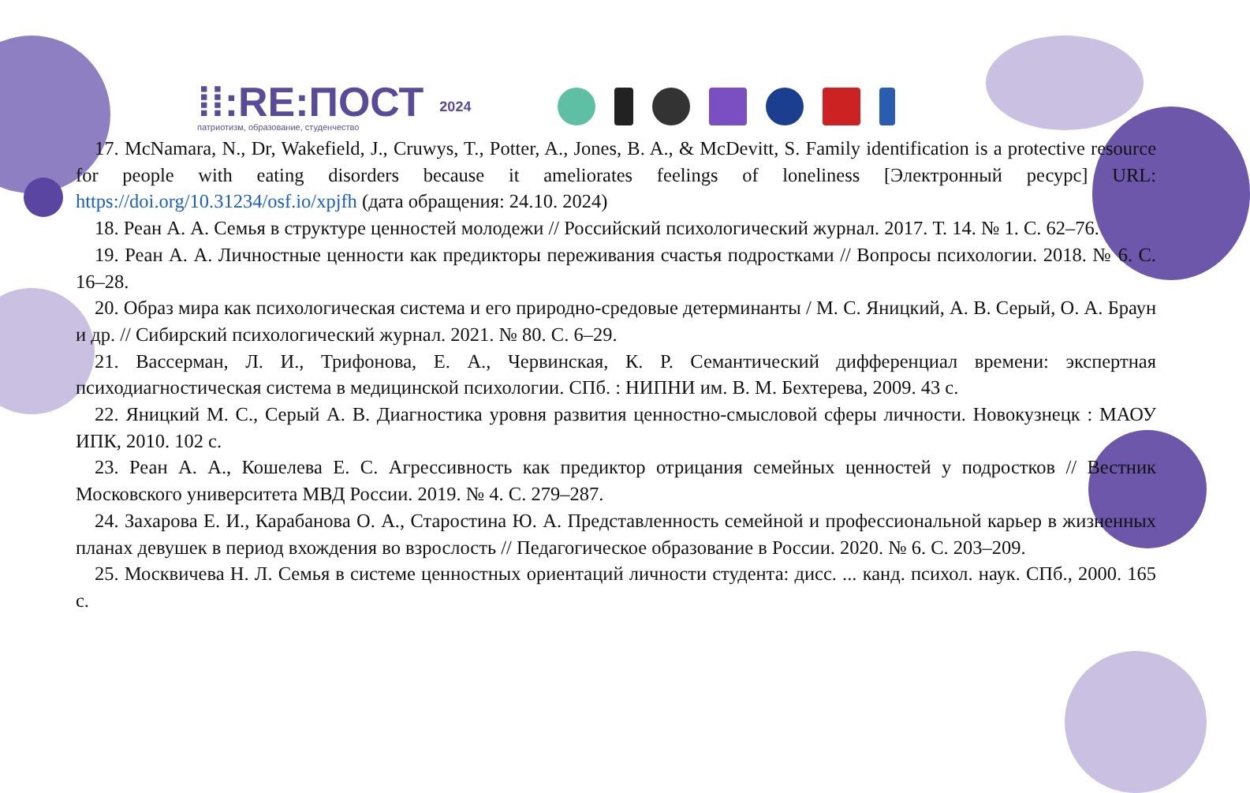⁞⁞:RE:ПОСТ
патриотизм, образование, студенчество
2024
17. McNamara, N., Dr, Wakefield, J., Cruwys, T., Potter, A., Jones, B. A., & McDevitt, S. Family identification is a protective resource for people with eating disorders because it ameliorates feelings of loneliness [Электронный ресурс] URL: https://doi.org/10.31234/osf.io/xpjfh (дата обращения: 24.10. 2024)
18. Реан А. А. Семья в структуре ценностей молодежи // Российский психологический журнал. 2017. Т. 14. № 1. С. 62–76.
19. Реан А. А. Личностные ценности как предикторы переживания счастья подростками // Вопросы психологии. 2018. № 6. С. 16–28.
20. Образ мира как психологическая система и его природно-средовые детерминанты / М. С. Яницкий, А. В. Серый, О. А. Браун и др. // Сибирский психологический журнал. 2021. № 80. С. 6–29.
21. Вассерман, Л. И., Трифонова, Е. А., Червинская, К. Р. Семантический дифференциал времени: экспертная психодиагностическая система в медицинской психологии. СПб. : НИПНИ им. В. М. Бехтерева, 2009. 43 с.
22. Яницкий М. С., Серый А. В. Диагностика уровня развития ценностно-смысловой сферы личности. Новокузнецк : МАОУ ИПК, 2010. 102 с.
23. Реан А. А., Кошелева Е. С. Агрессивность как предиктор отрицания семейных ценностей у подростков // Вестник Московского университета МВД России. 2019. № 4. С. 279–287.
24. Захарова Е. И., Карабанова О. А., Старостина Ю. А. Представленность семейной и профессиональной карьер в жизненных планах девушек в период вхождения во взрослость // Педагогическое образование в России. 2020. № 6. С. 203–209.
25. Москвичева Н. Л. Семья в системе ценностных ориентаций личности студента: дисс. ... канд. психол. наук. СПб., 2000. 165 с.